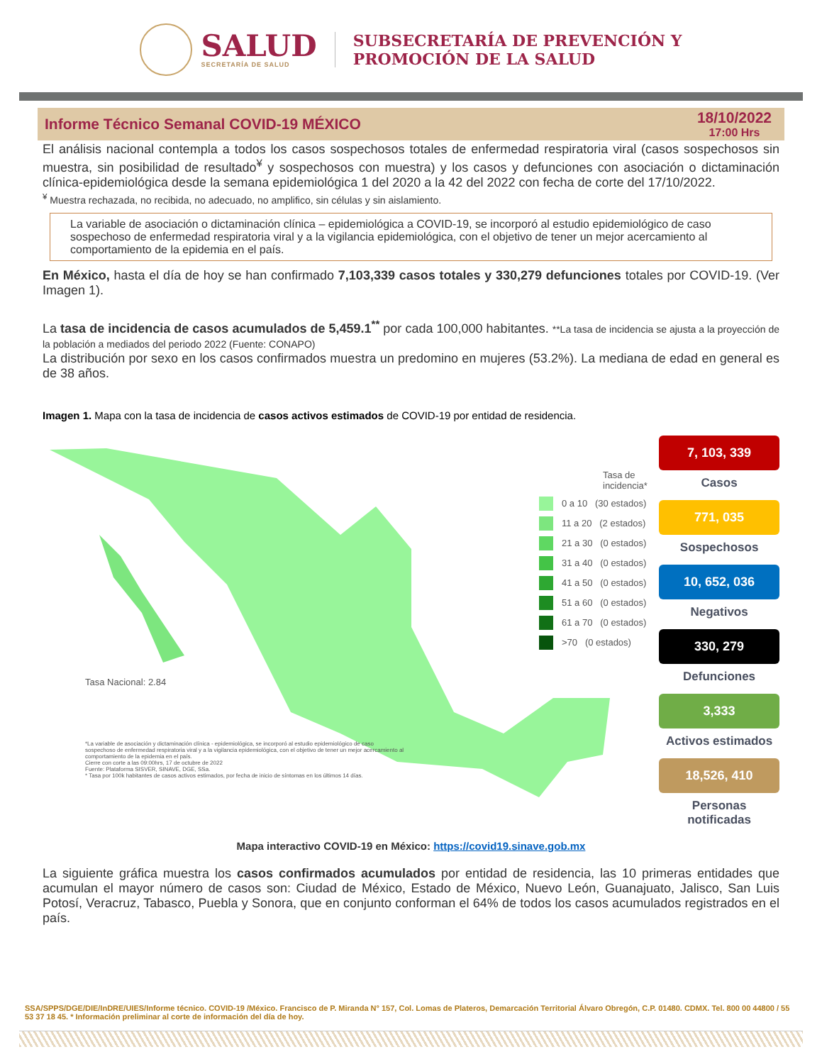SALUD
SECRETARÍA DE SALUD
SUBSECRETARÍA DE PREVENCIÓN Y
PROMOCIÓN DE LA SALUD
Informe Técnico Semanal COVID-19 MÉXICO 18/10/2022
17:00 Hrs
El análisis nacional contempla a todos los casos sospechosos totales de enfermedad respiratoria viral (casos sospechosos sin muestra, sin posibilidad de resultado<sup>¥</sup> y sospechosos con muestra) y los casos y defunciones con asociación o dictaminación clínica-epidemiológica desde la semana epidemiológica 1 del 2020 a la 42 del 2022 con fecha de corte del 17/10/2022.
<sup>¥</sup> Muestra rechazada, no recibida, no adecuado, no amplifico, sin células y sin aislamiento.
La variable de asociación o dictaminación clínica – epidemiológica a COVID-19, se incorporó al estudio epidemiológico de caso sospechoso de enfermedad respiratoria viral y a la vigilancia epidemiológica, con el objetivo de tener un mejor acercamiento al comportamiento de la epidemia en el país.
En México, hasta el día de hoy se han confirmado 7,103,339 casos totales y 330,279 defunciones totales por COVID-19. (Ver Imagen 1).
La tasa de incidencia de casos acumulados de 5,459.1<sup>**</sup> por cada 100,000 habitantes. **La tasa de incidencia se ajusta a la proyección de la población a mediados del periodo 2022 (Fuente: CONAPO)
La distribución por sexo en los casos confirmados muestra un predomino en mujeres (53.2%). La mediana de edad en general es de 38 años.
Imagen 1. Mapa con la tasa de incidencia de casos activos estimados de COVID-19 por entidad de residencia.
Tasa de incidencia*
0 a 10 (30 estados)
11 a 20 (2 estados)
21 a 30 (0 estados)
31 a 40 (0 estados)
41 a 50 (0 estados)
51 a 60 (0 estados)
61 a 70 (0 estados)
>70 (0 estados)
Tasa Nacional: 2.84
*La variable de asociación y dictaminación clínica - epidemiológica, se incorporó al estudio epidemiológico de caso sospechoso de enfermedad respiratoria viral y a la vigilancia epidemiológica, con el objetivo de tener un mejor acercamiento al comportamiento de la epidemia en el país.
Cierre con corte a las 09:00hrs, 17 de octubre de 2022
Fuente: Plataforma SISVER, SINAVE, DGE, SSa.
* Tasa por 100k habitantes de casos activos estimados, por fecha de inicio de síntomas en los últimos 14 días.
7, 103, 339
Casos
771, 035
Sospechosos
10, 652, 036
Negativos
330, 279
Defunciones
3,333
Activos estimados
18,526, 410
Personas notificadas
Mapa interactivo COVID-19 en México: https://covid19.sinave.gob.mx
La siguiente gráfica muestra los casos confirmados acumulados por entidad de residencia, las 10 primeras entidades que acumulan el mayor número de casos son: Ciudad de México, Estado de México, Nuevo León, Guanajuato, Jalisco, San Luis Potosí, Veracruz, Tabasco, Puebla y Sonora, que en conjunto conforman el 64% de todos los casos acumulados registrados en el país.
SSA/SPPS/DGE/DIE/InDRE/UIES/Informe técnico. COVID-19 /México. Francisco de P. Miranda N° 157, Col. Lomas de Plateros, Demarcación Territorial Álvaro Obregón, C.P. 01480. CDMX. Tel. 800 00 44800 / 55 53 37 18 45. * Información preliminar al corte de información del día de hoy.